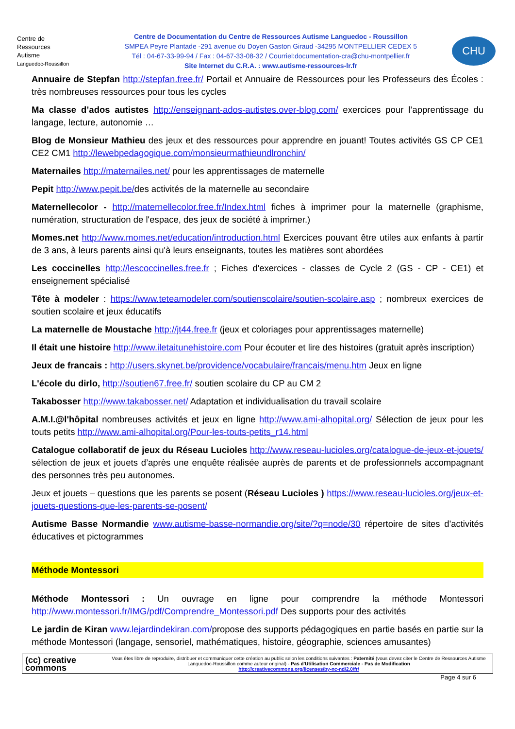Centre de
Ressources
Autisme
Languedoc-Roussillon
Centre de Documentation du Centre de Ressources Autisme Languedoc - Roussillon
SMPEA Peyre Plantade -291 avenue du Doyen Gaston Giraud -34295 MONTPELLIER CEDEX 5
Tél : 04-67-33-99-94 / Fax : 04-67-33-08-32 / Courriel:documentation-cra@chu-montpellier.fr
Site Internet du C.R.A. : www.autisme-ressources-lr.fr
CHU
Annuaire de Stepfan http://stepfan.free.fr/ Portail et Annuaire de Ressources pour les Professeurs des Écoles : très nombreuses ressources pour tous les cycles
Ma classe d’ados autistes http://enseignant-ados-autistes.over-blog.com/ exercices pour l’apprentissage du langage, lecture, autonomie …
Blog de Monsieur Mathieu des jeux et des ressources pour apprendre en jouant! Toutes activités GS CP CE1 CE2 CM1 http://lewebpedagogique.com/monsieurmathieundlronchin/
Maternailes http://maternailes.net/ pour les apprentissages de maternelle
Pepit http://www.pepit.be/des activités de la maternelle au secondaire
Maternellecolor - http://maternellecolor.free.fr/Index.html fiches à imprimer pour la maternelle (graphisme, numération, structuration de l'espace, des jeux de société à imprimer.)
Momes.net http://www.momes.net/education/introduction.html Exercices pouvant être utiles aux enfants à partir de 3 ans, à leurs parents ainsi qu'à leurs enseignants, toutes les matières sont abordées
Les coccinelles http://lescoccinelles.free.fr ; Fiches d'exercices - classes de Cycle 2 (GS - CP - CE1) et enseignement spécialisé
Tête à modeler : https://www.teteamodeler.com/soutienscolaire/soutien-scolaire.asp ; nombreux exercices de soutien scolaire et jeux éducatifs
La maternelle de Moustache http://jt44.free.fr (jeux et coloriages pour apprentissages maternelle)
Il était une histoire http://www.iletaitunehistoire.com Pour écouter et lire des histoires (gratuit après inscription)
Jeux de francais : http://users.skynet.be/providence/vocabulaire/francais/menu.htm Jeux en ligne
L'école du dirlo, http://soutien67.free.fr/ soutien scolaire du CP au CM 2
Takabosser http://www.takabosser.net/ Adaptation et individualisation du travail scolaire
A.M.I.@l'hôpital nombreuses activités et jeux en ligne http://www.ami-alhopital.org/ Sélection de jeux pour les touts petits http://www.ami-alhopital.org/Pour-les-touts-petits_r14.html
Catalogue collaboratif de jeux du Réseau Lucioles http://www.reseau-lucioles.org/catalogue-de-jeux-et-jouets/ sélection de jeux et jouets d’après une enquête réalisée auprès de parents et de professionnels accompagnant des personnes très peu autonomes.
Jeux et jouets – questions que les parents se posent (Réseau Lucioles ) https://www.reseau-lucioles.org/jeux-et-jouets-questions-que-les-parents-se-posent/
Autisme Basse Normandie www.autisme-basse-normandie.org/site/?q=node/30 répertoire de sites d'activités éducatives et pictogrammes
Méthode Montessori
Méthode Montessori : Un ouvrage en ligne pour comprendre la méthode Montessori http://www.montessori.fr/IMG/pdf/Comprendre_Montessori.pdf Des supports pour des activités
Le jardin de Kiran www.lejardindekiran.com/propose des supports pédagogiques en partie basés en partie sur la méthode Montessori (langage, sensoriel, mathématiques, histoire, géographie, sciences amusantes)
(cc) creative
commons
Vous êtes libre de reproduire, distribuer et communiquer cette création au public selon les conditions suivantes : Paternité (vous devez citer le Centre de Ressources Autisme Languedoc-Roussillon comme auteur original) - Pas d'Utilisation Commerciale - Pas de Modification
http://creativecommons.org/licenses/by-nc-nd/2.0/fr/
Page 4 sur 6